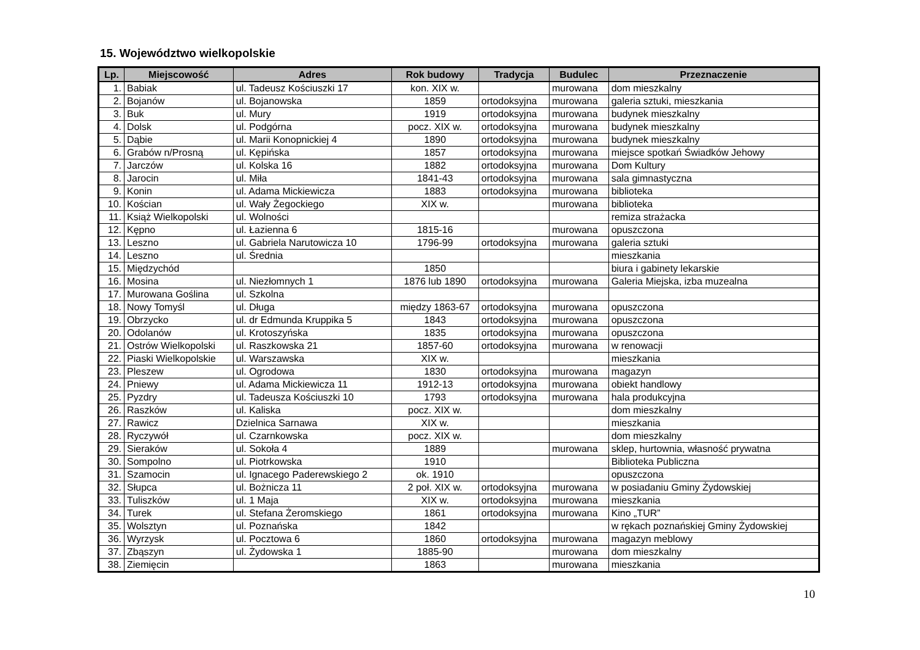15. Województwo wielkopolskie
| Lp. | Miejscowość | Adres | Rok budowy | Tradycja | Budulec | Przeznaczenie |
| --- | --- | --- | --- | --- | --- | --- |
| 1. | Babiak | ul. Tadeusz Kościuszki 17 | kon. XIX w. | | murowana | dom mieszkalny |
| 2. | Bojanów | ul. Bojanowska | 1859 | ortodoksyjna | murowana | galeria sztuki, mieszkania |
| 3. | Buk | ul. Mury | 1919 | ortodoksyjna | murowana | budynek mieszkalny |
| 4. | Dolsk | ul. Podgórna | pocz. XIX w. | ortodoksyjna | murowana | budynek mieszkalny |
| 5. | Dąbie | ul. Marii Konopnickiej 4 | 1890 | ortodoksyjna | murowana | budynek mieszkalny |
| 6. | Grabów n/Prosną | ul. Kępińska | 1857 | ortodoksyjna | murowana | miejsce spotkań Świadków Jehowy |
| 7. | Jarczów | ul. Kolska 16 | 1882 | ortodoksyjna | murowana | Dom Kultury |
| 8. | Jarocin | ul. Miła | 1841-43 | ortodoksyjna | murowana | sala gimnastyczna |
| 9. | Konin | ul. Adama Mickiewicza | 1883 | ortodoksyjna | murowana | biblioteka |
| 10. | Kościan | ul. Wały Żegockiego | XIX w. | | murowana | biblioteka |
| 11. | Książ Wielkopolski | ul. Wolności | | | | remiza strażacka |
| 12. | Kępno | ul. Łazienna 6 | 1815-16 | | murowana | opuszczona |
| 13. | Leszno | ul. Gabriela Narutowicza 10 | 1796-99 | ortodoksyjna | murowana | galeria sztuki |
| 14. | Leszno | ul. Średnia | | | | mieszkania |
| 15. | Międzychód | | 1850 | | | biura i gabinety lekarskie |
| 16. | Mosina | ul. Niezłomnych 1 | 1876 lub 1890 | ortodoksyjna | murowana | Galeria Miejska, izba muzealna |
| 17. | Murowana Goślina | ul. Szkolna | | | | |
| 18. | Nowy Tomyśl | ul. Długa | między 1863-67 | ortodoksyjna | murowana | opuszczona |
| 19. | Obrzycko | ul. dr Edmunda Kruppika 5 | 1843 | ortodoksyjna | murowana | opuszczona |
| 20. | Odolanów | ul. Krotoszyńska | 1835 | ortodoksyjna | murowana | opuszczona |
| 21. | Ostrów Wielkopolski | ul. Raszkowska 21 | 1857-60 | ortodoksyjna | murowana | w renowacji |
| 22. | Piaski Wielkopolskie | ul. Warszawska | XIX w. | | | mieszkania |
| 23. | Pleszew | ul. Ogrodowa | 1830 | ortodoksyjna | murowana | magazyn |
| 24. | Pniewy | ul. Adama Mickiewicza 11 | 1912-13 | ortodoksyjna | murowana | obiekt handlowy |
| 25. | Pyzdry | ul. Tadeusza Kościuszki 10 | 1793 | ortodoksyjna | murowana | hala produkcyjna |
| 26. | Raszków | ul. Kaliska | pocz. XIX w. | | | dom mieszkalny |
| 27. | Rawicz | Dzielnica Sarnawa | XIX w. | | | mieszkania |
| 28. | Ryczywół | ul. Czarnkowska | pocz. XIX w. | | | dom mieszkalny |
| 29. | Sieraków | ul. Sokoła 4 | 1889 | | murowana | sklep, hurtownia, własność prywatna |
| 30. | Sompolno | ul. Piotrkowska | 1910 | | | Biblioteka Publiczna |
| 31. | Szamocin | ul. Ignacego Paderewskiego 2 | ok. 1910 | | | opuszczona |
| 32. | Słupca | ul. Bożnicza 11 | 2 poł. XIX w. | ortodoksyjna | murowana | w posiadaniu Gminy Żydowskiej |
| 33. | Tuliszków | ul. 1 Maja | XIX w. | ortodoksyjna | murowana | mieszkania |
| 34. | Turek | ul. Stefana Żeromskiego | 1861 | ortodoksyjna | murowana | Kino „TUR” |
| 35. | Wolsztyn | ul. Poznańska | 1842 | | | w rękach poznańskiej Gminy Żydowskiej |
| 36. | Wyrzysk | ul. Pocztowa 6 | 1860 | ortodoksyjna | murowana | magazyn meblowy |
| 37. | Zbąszyn | ul. Żydowska 1 | 1885-90 | | murowana | dom mieszkalny |
| 38. | Ziemięcin | | 1863 | | murowana | mieszkania |
10